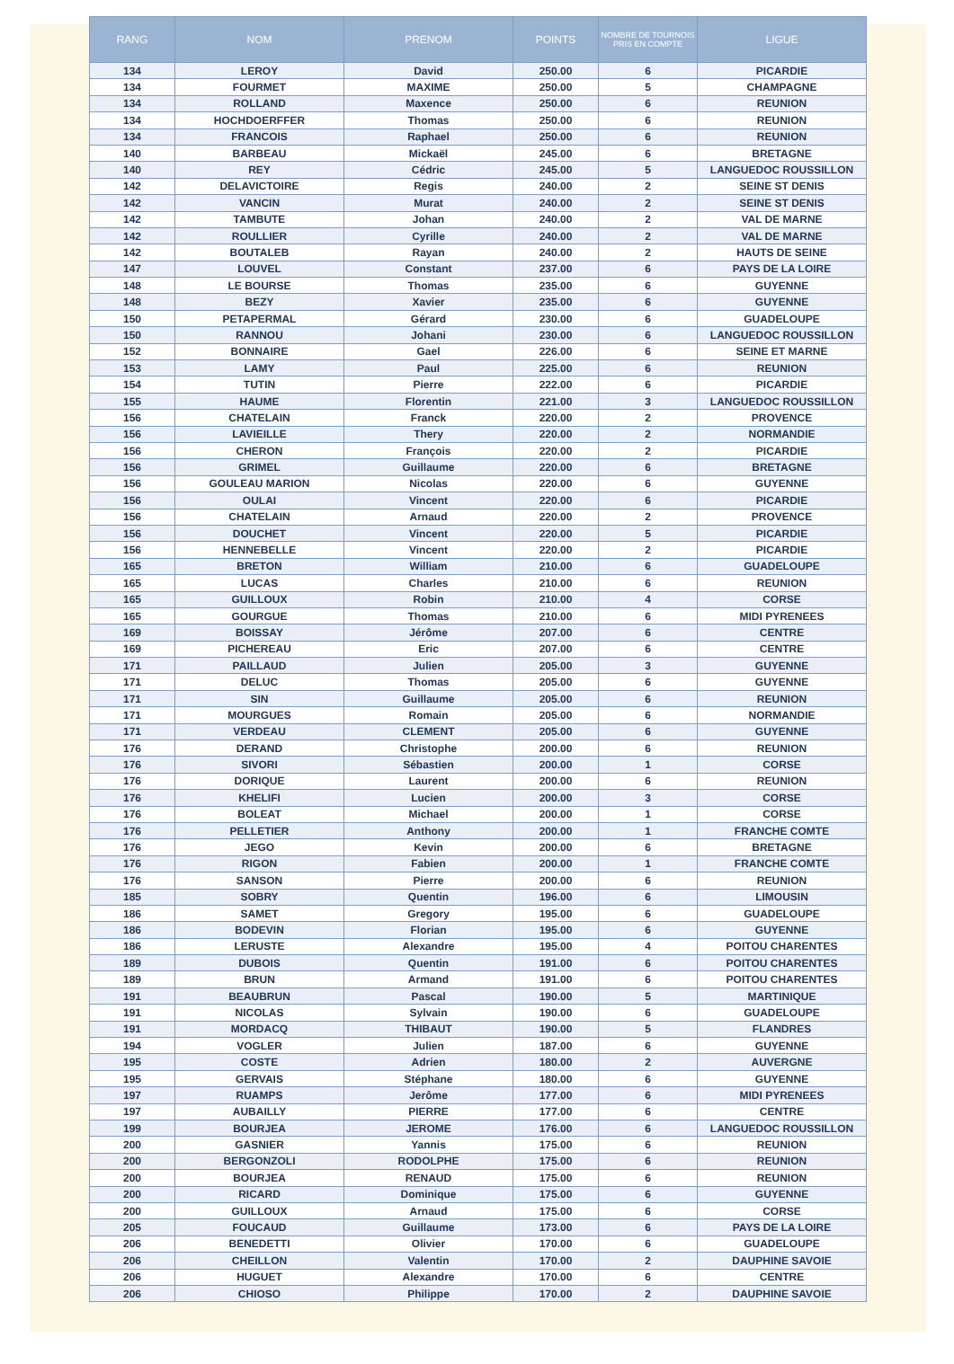| RANG | NOM | PRENOM | POINTS | NOMBRE DE TOURNOIS PRIS EN COMPTE | LIGUE |
| --- | --- | --- | --- | --- | --- |
| 134 | LEROY | David | 250.00 | 6 | PICARDIE |
| 134 | FOURMET | MAXIME | 250.00 | 5 | CHAMPAGNE |
| 134 | ROLLAND | Maxence | 250.00 | 6 | REUNION |
| 134 | HOCHDOERFFER | Thomas | 250.00 | 6 | REUNION |
| 134 | FRANCOIS | Raphael | 250.00 | 6 | REUNION |
| 140 | BARBEAU | Mickaël | 245.00 | 6 | BRETAGNE |
| 140 | REY | Cédric | 245.00 | 5 | LANGUEDOC ROUSSILLON |
| 142 | DELAVICTOIRE | Regis | 240.00 | 2 | SEINE ST DENIS |
| 142 | VANCIN | Murat | 240.00 | 2 | SEINE ST DENIS |
| 142 | TAMBUTE | Johan | 240.00 | 2 | VAL DE MARNE |
| 142 | ROULLIER | Cyrille | 240.00 | 2 | VAL DE MARNE |
| 142 | BOUTALEB | Rayan | 240.00 | 2 | HAUTS DE SEINE |
| 147 | LOUVEL | Constant | 237.00 | 6 | PAYS DE LA LOIRE |
| 148 | LE BOURSE | Thomas | 235.00 | 6 | GUYENNE |
| 148 | BEZY | Xavier | 235.00 | 6 | GUYENNE |
| 150 | PETAPERMAL | Gérard | 230.00 | 6 | GUADELOUPE |
| 150 | RANNOU | Johani | 230.00 | 6 | LANGUEDOC ROUSSILLON |
| 152 | BONNAIRE | Gael | 226.00 | 6 | SEINE ET MARNE |
| 153 | LAMY | Paul | 225.00 | 6 | REUNION |
| 154 | TUTIN | Pierre | 222.00 | 6 | PICARDIE |
| 155 | HAUME | Florentin | 221.00 | 3 | LANGUEDOC ROUSSILLON |
| 156 | CHATELAIN | Franck | 220.00 | 2 | PROVENCE |
| 156 | LAVIEILLE | Thery | 220.00 | 2 | NORMANDIE |
| 156 | CHERON | François | 220.00 | 2 | PICARDIE |
| 156 | GRIMEL | Guillaume | 220.00 | 6 | BRETAGNE |
| 156 | GOULEAU MARION | Nicolas | 220.00 | 6 | GUYENNE |
| 156 | OULAI | Vincent | 220.00 | 6 | PICARDIE |
| 156 | CHATELAIN | Arnaud | 220.00 | 2 | PROVENCE |
| 156 | DOUCHET | Vincent | 220.00 | 5 | PICARDIE |
| 156 | HENNEBELLE | Vincent | 220.00 | 2 | PICARDIE |
| 165 | BRETON | William | 210.00 | 6 | GUADELOUPE |
| 165 | LUCAS | Charles | 210.00 | 6 | REUNION |
| 165 | GUILLOUX | Robin | 210.00 | 4 | CORSE |
| 165 | GOURGUE | Thomas | 210.00 | 6 | MIDI PYRENEES |
| 169 | BOISSAY | Jérôme | 207.00 | 6 | CENTRE |
| 169 | PICHEREAU | Eric | 207.00 | 6 | CENTRE |
| 171 | PAILLAUD | Julien | 205.00 | 3 | GUYENNE |
| 171 | DELUC | Thomas | 205.00 | 6 | GUYENNE |
| 171 | SIN | Guillaume | 205.00 | 6 | REUNION |
| 171 | MOURGUES | Romain | 205.00 | 6 | NORMANDIE |
| 171 | VERDEAU | CLEMENT | 205.00 | 6 | GUYENNE |
| 176 | DERAND | Christophe | 200.00 | 6 | REUNION |
| 176 | SIVORI | Sébastien | 200.00 | 1 | CORSE |
| 176 | DORIQUE | Laurent | 200.00 | 6 | REUNION |
| 176 | KHELIFI | Lucien | 200.00 | 3 | CORSE |
| 176 | BOLEAT | Michael | 200.00 | 1 | CORSE |
| 176 | PELLETIER | Anthony | 200.00 | 1 | FRANCHE COMTE |
| 176 | JEGO | Kevin | 200.00 | 6 | BRETAGNE |
| 176 | RIGON | Fabien | 200.00 | 1 | FRANCHE COMTE |
| 176 | SANSON | Pierre | 200.00 | 6 | REUNION |
| 185 | SOBRY | Quentin | 196.00 | 6 | LIMOUSIN |
| 186 | SAMET | Gregory | 195.00 | 6 | GUADELOUPE |
| 186 | BODEVIN | Florian | 195.00 | 6 | GUYENNE |
| 186 | LERUSTE | Alexandre | 195.00 | 4 | POITOU CHARENTES |
| 189 | DUBOIS | Quentin | 191.00 | 6 | POITOU CHARENTES |
| 189 | BRUN | Armand | 191.00 | 6 | POITOU CHARENTES |
| 191 | BEAUBRUN | Pascal | 190.00 | 5 | MARTINIQUE |
| 191 | NICOLAS | Sylvain | 190.00 | 6 | GUADELOUPE |
| 191 | MORDACQ | THIBAUT | 190.00 | 5 | FLANDRES |
| 194 | VOGLER | Julien | 187.00 | 6 | GUYENNE |
| 195 | COSTE | Adrien | 180.00 | 2 | AUVERGNE |
| 195 | GERVAIS | Stéphane | 180.00 | 6 | GUYENNE |
| 197 | RUAMPS | Jerôme | 177.00 | 6 | MIDI PYRENEES |
| 197 | AUBAILLY | PIERRE | 177.00 | 6 | CENTRE |
| 199 | BOURJEA | JEROME | 176.00 | 6 | LANGUEDOC ROUSSILLON |
| 200 | GASNIER | Yannis | 175.00 | 6 | REUNION |
| 200 | BERGONZOLI | RODOLPHE | 175.00 | 6 | REUNION |
| 200 | BOURJEA | RENAUD | 175.00 | 6 | REUNION |
| 200 | RICARD | Dominique | 175.00 | 6 | GUYENNE |
| 200 | GUILLOUX | Arnaud | 175.00 | 6 | CORSE |
| 205 | FOUCAUD | Guillaume | 173.00 | 6 | PAYS DE LA LOIRE |
| 206 | BENEDETTI | Olivier | 170.00 | 6 | GUADELOUPE |
| 206 | CHEILLON | Valentin | 170.00 | 2 | DAUPHINE SAVOIE |
| 206 | HUGUET | Alexandre | 170.00 | 6 | CENTRE |
| 206 | CHIOSO | Philippe | 170.00 | 2 | DAUPHINE SAVOIE |